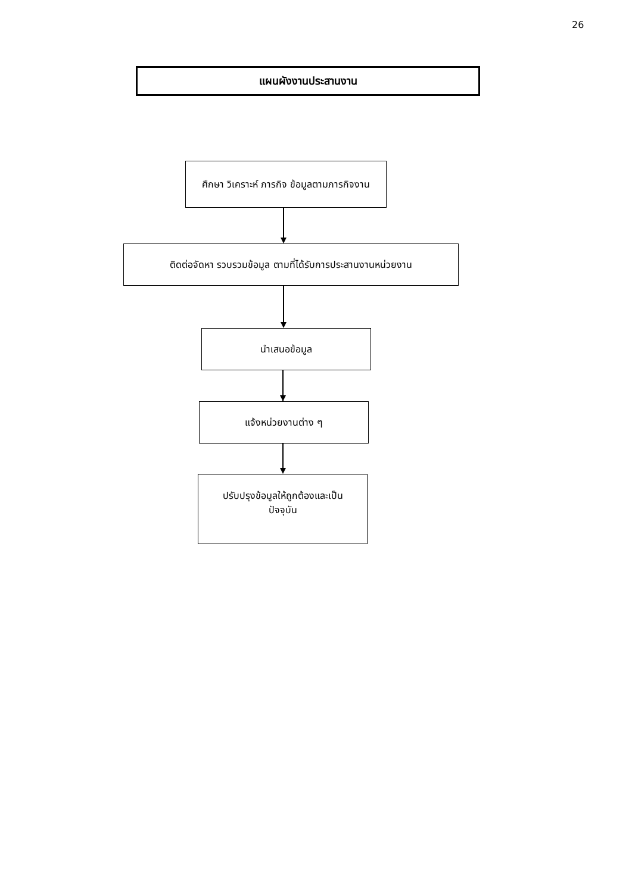26
แผนผังงานประสานงาน
ศึกษา วิเคราะห์ ภารกิจ ข้อมูลตามภารกิจงาน
ติดต่อจัดหา รวบรวมข้อมูล ตามที่ได้รับการประสานงานหน่วยงาน
นำเสนอข้อมูล
แจ้งหน่วยงานต่าง ๆ
ปรับปรุงข้อมูลให้ถูกต้องและเป็น
ปัจจุบัน